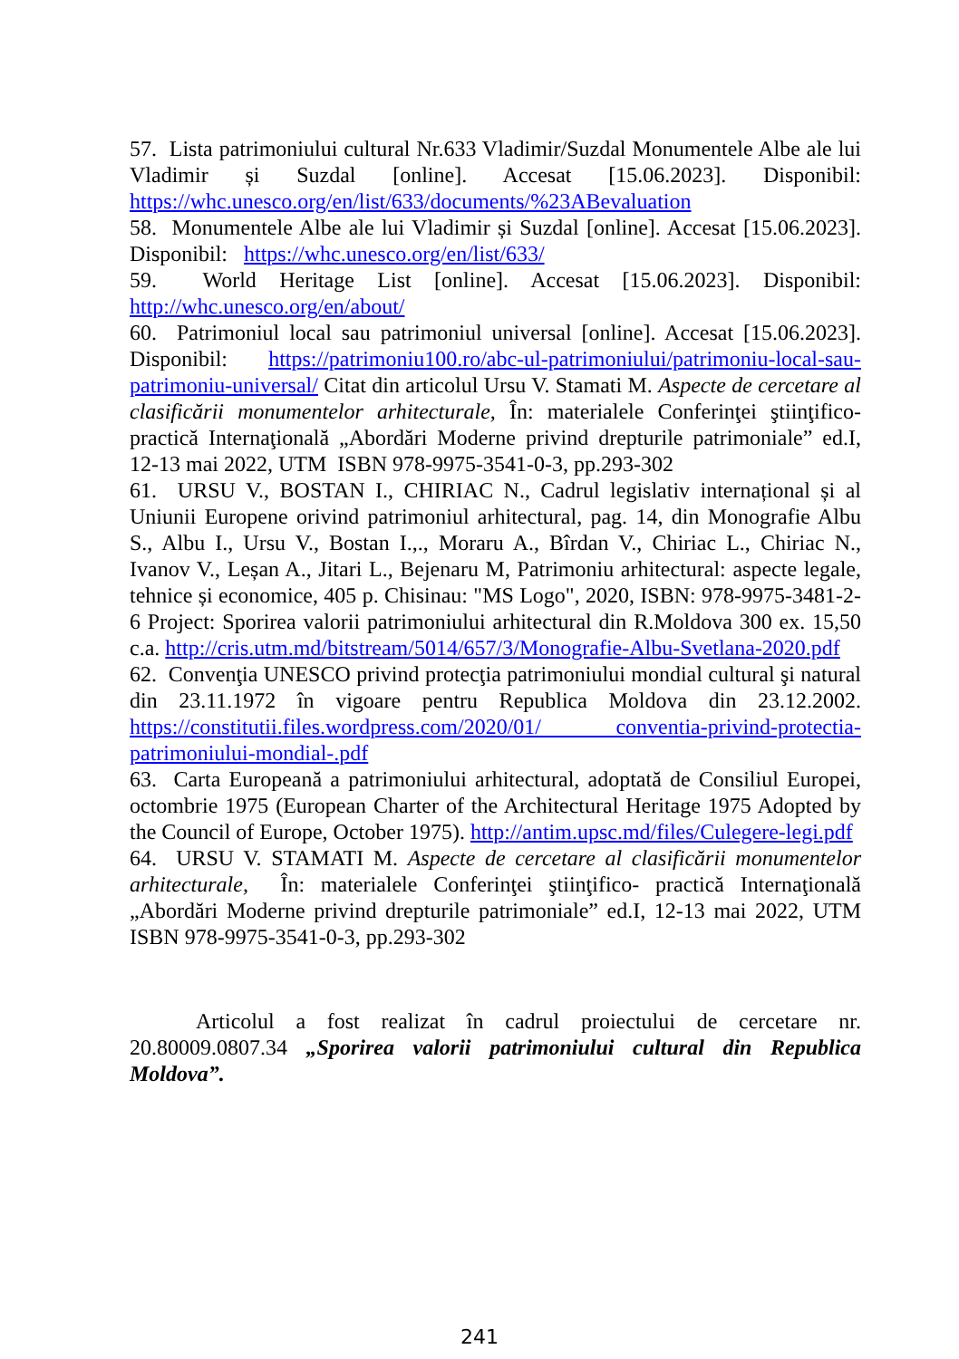57. Lista patrimoniului cultural Nr.633 Vladimir/Suzdal Monumentele Albe ale lui Vladimir și Suzdal [online]. Accesat [15.06.2023]. Disponibil: https://whc.unesco.org/en/list/633/documents/%23ABevaluation
58. Monumentele Albe ale lui Vladimir și Suzdal [online]. Accesat [15.06.2023]. Disponibil: https://whc.unesco.org/en/list/633/
59. World Heritage List [online]. Accesat [15.06.2023]. Disponibil: http://whc.unesco.org/en/about/
60. Patrimoniul local sau patrimoniul universal [online]. Accesat [15.06.2023]. Disponibil: https://patrimoniu100.ro/abc-ul-patrimoniului/patrimoniu-local-sau-patrimoniu-universal/ Citat din articolul Ursu V. Stamati M. Aspecte de cercetare al clasificării monumentelor arhitecturale, În: materialele Conferinţei ştiinţifico- practică Internaţională „Abordări Moderne privind drepturile patrimoniale” ed.I, 12-13 mai 2022, UTM ISBN 978-9975-3541-0-3, pp.293-302
61. URSU V., BOSTAN I., CHIRIAC N., Cadrul legislativ internațional și al Uniunii Europene orivind patrimoniul arhitectural, pag. 14, din Monografie Albu S., Albu I., Ursu V., Bostan I.,., Moraru A., Bîrdan V., Chiriac L., Chiriac N., Ivanov V., Leșan A., Jitari L., Bejenaru M, Patrimoniu arhitectural: aspecte legale, tehnice și economice, 405 p. Chisinau: "MS Logo", 2020, ISBN: 978-9975-3481-2-6 Project: Sporirea valorii patrimoniului arhitectural din R.Moldova 300 ex. 15,50 c.a. http://cris.utm.md/bitstream/5014/657/3/Monografie-Albu-Svetlana-2020.pdf
62. Convenţia UNESCO privind protecţia patrimoniului mondial cultural şi natural din 23.11.1972 în vigoare pentru Republica Moldova din 23.12.2002. https://constitutii.files.wordpress.com/2020/01/ conventia-privind-protectia-patrimoniului-mondial-.pdf
63. Carta Europeană a patrimoniului arhitectural, adoptată de Consiliul Europei, octombrie 1975 (European Charter of the Architectural Heritage 1975 Adopted by the Council of Europe, October 1975). http://antim.upsc.md/files/Culegere-legi.pdf
64. URSU V. STAMATI M. Aspecte de cercetare al clasificării monumentelor arhitecturale, În: materialele Conferinţei ştiinţifico- practică Internaţională „Abordări Moderne privind drepturile patrimoniale” ed.I, 12-13 mai 2022, UTM ISBN 978-9975-3541-0-3, pp.293-302
Articolul a fost realizat în cadrul proiectului de cercetare nr. 20.80009.0807.34 „Sporirea valorii patrimoniului cultural din Republica Moldova”.
241